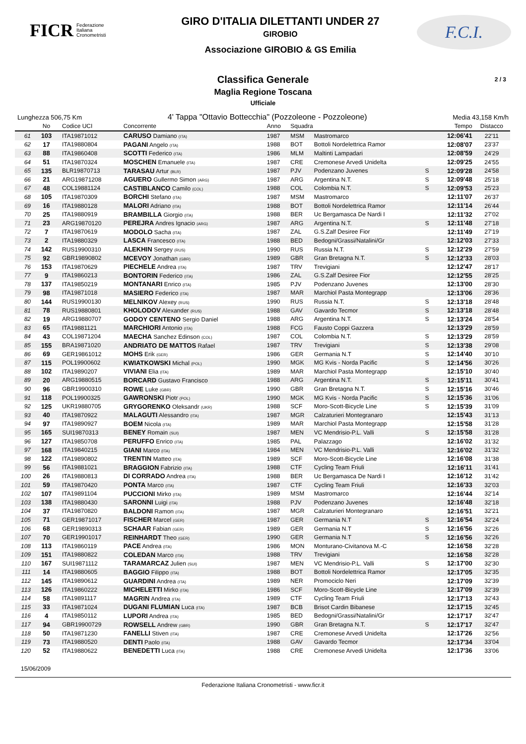FICR Federazione
Italiana
Cronometristi
GIRO D'ITALIA DILETTANTI UNDER 27
GIROBIO
Associazione GIROBIO & GS Emilia
F.C.I.
Classifica Generale
2 / 3
Maglia Regione Toscana
Ufficiale
Lunghezza 506,75 Km 4' Tappa "Ottavio Bottecchia" (Pozzoleone - Pozzoleone) Media 43,158 Km/h
| | No | Codice UCI | Concorrente | Anno | Squadra | | | Tempo | Distacco |
| --- | --- | --- | --- | --- | --- | --- | --- | --- | --- |
| 61 | 103 | ITA19871012 | CARUSO Damiano (ITA) | 1987 | MSM | Mastromarco | | 12:06'41 | 22'11 |
| 62 | 17 | ITA19880804 | PAGANI Angelo (ITA) | 1988 | BOT | Bottoli Nordelettrica Ramor | | 12:08'07 | 23'37 |
| 63 | 88 | ITA19860408 | SCOTTI Federico (ITA) | 1986 | MLM | Maltinti Lampadari | | 12:08'59 | 24'29 |
| 64 | 51 | ITA19870324 | MOSCHEN Emanuele (ITA) | 1987 | CRE | Cremonese Arvedi Unidelta | | 12:09'25 | 24'55 |
| 65 | 135 | BLR19870713 | TARASAU Artur (BLR) | 1987 | PJV | Podenzano Juvenes | S | 12:09'28 | 24'58 |
| 66 | 21 | ARG19871208 | AGUERO Gullermo Simon (ARG) | 1987 | ARG | Argentina N.T. | S | 12:09'48 | 25'18 |
| 67 | 48 | COL19881124 | CASTIBLANCO Camilo (COL) | 1988 | COL | Colombia N.T. | S | 12:09'53 | 25'23 |
| 68 | 105 | ITA19870309 | BORCHI Stefano (ITA) | 1987 | MSM | Mastromarco | | 12:11'07 | 26'37 |
| 69 | 16 | ITA19880128 | MALORI Adriano (ITA) | 1988 | BOT | Bottoli Nordelettrica Ramor | | 12:11'14 | 26'44 |
| 70 | 25 | ITA19880919 | BRAMBILLA Giorgio (ITA) | 1988 | BER | Uc Bergamasca De Nardi I | | 12:11'32 | 27'02 |
| 71 | 23 | ARG19870120 | PEREJRA Andres Ignacio (ARG) | 1987 | ARG | Argentina N.T. | S | 12:11'48 | 27'18 |
| 72 | 7 | ITA19870619 | MODOLO Sacha (ITA) | 1987 | ZAL | G.S.Zalf Desiree Fior | | 12:11'49 | 27'19 |
| 73 | 2 | ITA19880329 | LASCA Francesco (ITA) | 1988 | BED | Bedogni/Grassi/Natalini/Gr | | 12:12'03 | 27'33 |
| 74 | 142 | RUS19900310 | ALEKHIN Sergey (RUS) | 1990 | RUS | Russia N.T. | S | 12:12'29 | 27'59 |
| 75 | 92 | GBR19890802 | MCEVOY Jonathan (GBR) | 1989 | GBR | Gran Bretagna N.T. | S | 12:12'33 | 28'03 |
| 76 | 153 | ITA19870629 | PIECHELE Andrea (ITA) | 1987 | TRV | Trevigiani | | 12:12'47 | 28'17 |
| 77 | 9 | ITA19860213 | BONTORIN Federico (ITA) | 1986 | ZAL | G.S.Zalf Desiree Fior | | 12:12'55 | 28'25 |
| 78 | 137 | ITA19850219 | MONTANARI Enrico (ITA) | 1985 | PJV | Podenzano Juvenes | | 12:13'00 | 28'30 |
| 79 | 98 | ITA19871018 | MASIERO Federico (ITA) | 1987 | MAR | Marchiol Pasta Montegrapp | | 12:13'06 | 28'36 |
| 80 | 144 | RUS19900130 | MELNIKOV Alexey (RUS) | 1990 | RUS | Russia N.T. | S | 12:13'18 | 28'48 |
| 81 | 78 | RUS19880801 | KHOLODOV Alexander (RUS) | 1988 | GAV | Gavardo Tecmor | S | 12:13'18 | 28'48 |
| 82 | 19 | ARG19880707 | GODOY CENTENO Sergio Daniel | 1988 | ARG | Argentina N.T. | S | 12:13'24 | 28'54 |
| 83 | 65 | ITA19881121 | MARCHIORI Antonio (ITA) | 1988 | FCG | Fausto Coppi Gazzera | | 12:13'29 | 28'59 |
| 84 | 43 | COL19871204 | MAECHA Sanchez Edinson (COL) | 1987 | COL | Colombia N.T. | S | 12:13'29 | 28'59 |
| 85 | 155 | BRA19871020 | ANDRIATO DE MATTOS Rafael | 1987 | TRV | Trevigiani | S | 12:13'38 | 29'08 |
| 86 | 69 | GER19861012 | MOHS Erik (GER) | 1986 | GER | Germania N.T | S | 12:14'40 | 30'10 |
| 87 | 115 | POL19900602 | KWIATKOWSKI Michal (POL) | 1990 | MGK | MG Kvis - Norda Pacific | S | 12:14'56 | 30'26 |
| 88 | 102 | ITA19890207 | VIVIANI Elia (ITA) | 1989 | MAR | Marchiol Pasta Montegrapp | | 12:15'10 | 30'40 |
| 89 | 20 | ARG19880515 | BORCARD Gustavo Francisco | 1988 | ARG | Argentina N.T. | S | 12:15'11 | 30'41 |
| 90 | 96 | GBR19900310 | ROWE Luke (GBR) | 1990 | GBR | Gran Bretagna N.T. | S | 12:15'16 | 30'46 |
| 91 | 118 | POL19900325 | GAWRONSKI Piotr (POL) | 1990 | MGK | MG Kvis - Norda Pacific | S | 12:15'36 | 31'06 |
| 92 | 125 | UKR19880705 | GRYGORENKO Oleksandr (UKR) | 1988 | SCF | Moro-Scott-Bicycle Line | S | 12:15'39 | 31'09 |
| 93 | 40 | ITA19870922 | MALAGUTI Alessandro (ITA) | 1987 | MGR | Calzaturieri Montegranaro | | 12:15'43 | 31'13 |
| 94 | 97 | ITA19890927 | BOEM Nicola (ITA) | 1989 | MAR | Marchiol Pasta Montegrapp | | 12:15'58 | 31'28 |
| 95 | 165 | SUI19870313 | BENEY Romain (SUI) | 1987 | MEN | VC Mendrisio-P.L. Valli | S | 12:15'58 | 31'28 |
| 96 | 127 | ITA19850708 | PERUFFO Enrico (ITA) | 1985 | PAL | Palazzago | | 12:16'02 | 31'32 |
| 97 | 168 | ITA19840215 | GIANI Marco (ITA) | 1984 | MEN | VC Mendrisio-P.L. Valli | | 12:16'02 | 31'32 |
| 98 | 122 | ITA19890802 | TRENTIN Matteo (ITA) | 1989 | SCF | Moro-Scott-Bicycle Line | | 12:16'08 | 31'38 |
| 99 | 56 | ITA19881021 | BRAGGION Fabrizio (ITA) | 1988 | CTF | Cycling Team Friuli | | 12:16'11 | 31'41 |
| 100 | 26 | ITA19880813 | DI CORRADO Andrea (ITA) | 1988 | BER | Uc Bergamasca De Nardi I | | 12:16'12 | 31'42 |
| 101 | 59 | ITA19870420 | PONTA Marco (ITA) | 1987 | CTF | Cycling Team Friuli | | 12:16'33 | 32'03 |
| 102 | 107 | ITA19891104 | PUCCIONI Mirko (ITA) | 1989 | MSM | Mastromarco | | 12:16'44 | 32'14 |
| 103 | 138 | ITA19880430 | SARONNI Luigi (ITA) | 1988 | PJV | Podenzano Juvenes | | 12:16'48 | 32'18 |
| 104 | 37 | ITA19870820 | BALDONI Ramon (ITA) | 1987 | MGR | Calzaturieri Montegranaro | | 12:16'51 | 32'21 |
| 105 | 71 | GER19871017 | FISCHER Marcel (GER) | 1987 | GER | Germania N.T | S | 12:16'54 | 32'24 |
| 106 | 68 | GER19890313 | SCHAAR Fabian (GER) | 1989 | GER | Germania N.T | S | 12:16'56 | 32'26 |
| 107 | 70 | GER19901017 | REINHARDT Theo (GER) | 1990 | GER | Germania N.T | S | 12:16'56 | 32'26 |
| 108 | 113 | ITA19860119 | PACE Andrea (ITA) | 1986 | MON | Monturano-Civitanova M.-C | | 12:16'58 | 32'28 |
| 109 | 151 | ITA19880822 | COLEDAN Marco (ITA) | 1988 | TRV | Trevigiani | | 12:16'58 | 32'28 |
| 110 | 167 | SUI19871112 | TARAMARCAZ Julien (SUI) | 1987 | MEN | VC Mendrisio-P.L. Valli | S | 12:17'00 | 32'30 |
| 111 | 14 | ITA19880605 | BAGGIO Filippo (ITA) | 1988 | BOT | Bottoli Nordelettrica Ramor | | 12:17'05 | 32'35 |
| 112 | 145 | ITA19890612 | GUARDINI Andrea (ITA) | 1989 | NER | Promociclo Neri | | 12:17'09 | 32'39 |
| 113 | 126 | ITA19860222 | MICHELETTI Mirko (ITA) | 1986 | SCF | Moro-Scott-Bicycle Line | | 12:17'09 | 32'39 |
| 114 | 58 | ITA19891117 | MAGRIN Andrea (ITA) | 1989 | CTF | Cycling Team Friuli | | 12:17'13 | 32'43 |
| 115 | 33 | ITA19871024 | DUGANI FLUMIAN Luca (ITA) | 1987 | BCB | Brisot Cardin Bibanese | | 12:17'15 | 32'45 |
| 116 | 4 | ITA19850112 | LUPORI Andrea (ITA) | 1985 | BED | Bedogni/Grassi/Natalini/Gr | | 12:17'17 | 32'47 |
| 117 | 94 | GBR19900729 | ROWSELL Andrew (GBR) | 1990 | GBR | Gran Bretagna N.T. | S | 12:17'17 | 32'47 |
| 118 | 50 | ITA19871230 | FANELLI Stiven (ITA) | 1987 | CRE | Cremonese Arvedi Unidelta | | 12:17'26 | 32'56 |
| 119 | 73 | ITA19880520 | DENTI Paolo (ITA) | 1988 | GAV | Gavardo Tecmor | | 12:17'34 | 33'04 |
| 120 | 52 | ITA19880622 | BENEDETTI Luca (ITA) | 1988 | CRE | Cremonese Arvedi Unidelta | | 12:17'36 | 33'06 |
15/06/2009
Federazione Italiana Cronometristi - www.ficr.it